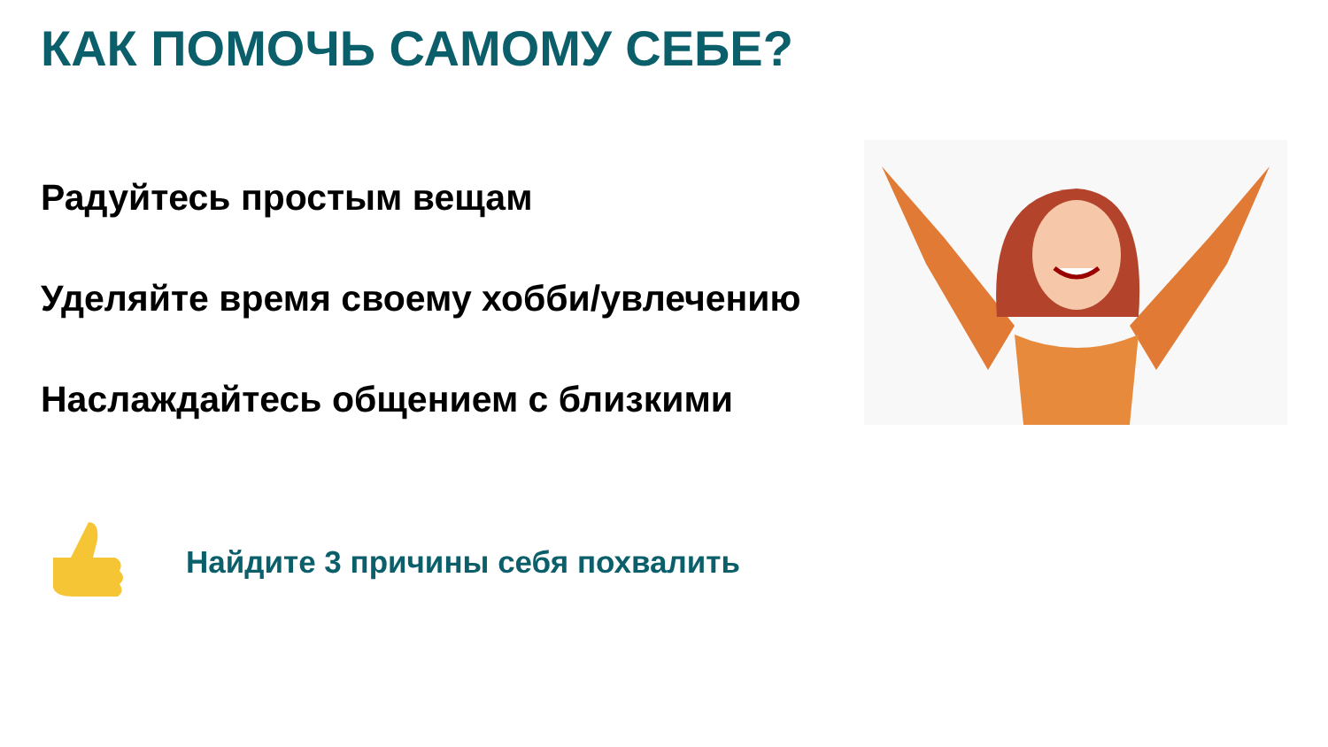КАК ПОМОЧЬ САМОМУ СЕБЕ?
Радуйтесь простым вещам
Уделяйте время своему хобби/увлечению
Наслаждайтесь общением с близкими
Найдите 3 причины себя похвалить